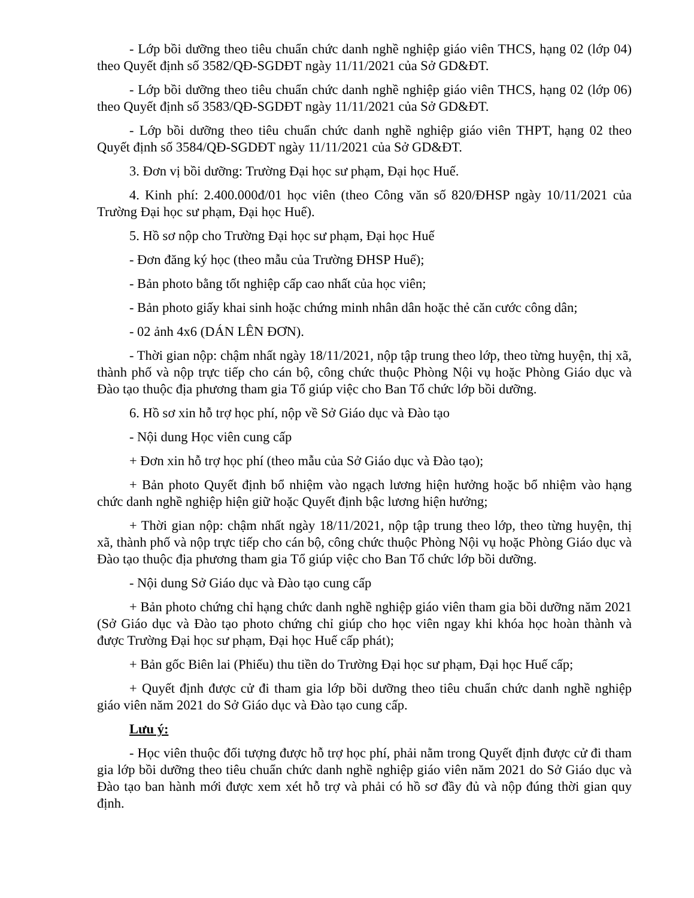- Lớp bồi dưỡng theo tiêu chuẩn chức danh nghề nghiệp giáo viên THCS, hạng 02 (lớp 04) theo Quyết định số 3582/QĐ-SGDĐT ngày 11/11/2021 của Sở GD&ĐT.
- Lớp bồi dưỡng theo tiêu chuẩn chức danh nghề nghiệp giáo viên THCS, hạng 02 (lớp 06) theo Quyết định số 3583/QĐ-SGDĐT ngày 11/11/2021 của Sở GD&ĐT.
- Lớp bồi dưỡng theo tiêu chuẩn chức danh nghề nghiệp giáo viên THPT, hạng 02 theo Quyết định số 3584/QĐ-SGDĐT ngày 11/11/2021 của Sở GD&ĐT.
3. Đơn vị bồi dưỡng: Trường Đại học sư phạm, Đại học Huế.
4. Kinh phí: 2.400.000đ/01 học viên (theo Công văn số 820/ĐHSP ngày 10/11/2021 của Trường Đại học sư phạm, Đại học Huế).
5. Hồ sơ nộp cho Trường Đại học sư phạm, Đại học Huế
- Đơn đăng ký học (theo mẫu của Trường ĐHSP Huế);
- Bản photo bằng tốt nghiệp cấp cao nhất của học viên;
- Bản photo giấy khai sinh hoặc chứng minh nhân dân hoặc thẻ căn cước công dân;
- 02 ảnh 4x6 (DÁN LÊN ĐƠN).
- Thời gian nộp: chậm nhất ngày 18/11/2021, nộp tập trung theo lớp, theo từng huyện, thị xã, thành phố và nộp trực tiếp cho cán bộ, công chức thuộc Phòng Nội vụ hoặc Phòng Giáo dục và Đào tạo thuộc địa phương tham gia Tổ giúp việc cho Ban Tổ chức lớp bồi dưỡng.
6. Hồ sơ xin hỗ trợ học phí, nộp về Sở Giáo dục và Đào tạo
- Nội dung Học viên cung cấp
+ Đơn xin hỗ trợ học phí (theo mẫu của Sở Giáo dục và Đào tạo);
+ Bản photo Quyết định bổ nhiệm vào ngạch lương hiện hưởng hoặc bổ nhiệm vào hạng chức danh nghề nghiệp hiện giữ hoặc Quyết định bậc lương hiện hưởng;
+ Thời gian nộp: chậm nhất ngày 18/11/2021, nộp tập trung theo lớp, theo từng huyện, thị xã, thành phố và nộp trực tiếp cho cán bộ, công chức thuộc Phòng Nội vụ hoặc Phòng Giáo dục và Đào tạo thuộc địa phương tham gia Tổ giúp việc cho Ban Tổ chức lớp bồi dưỡng.
- Nội dung Sở Giáo dục và Đào tạo cung cấp
+ Bản photo chứng chỉ hạng chức danh nghề nghiệp giáo viên tham gia bồi dưỡng năm 2021 (Sở Giáo dục và Đào tạo photo chứng chỉ giúp cho học viên ngay khi khóa học hoàn thành và được Trường Đại học sư phạm, Đại học Huế cấp phát);
+ Bản gốc Biên lai (Phiếu) thu tiền do Trường Đại học sư phạm, Đại học Huế cấp;
+ Quyết định được cử đi tham gia lớp bồi dưỡng theo tiêu chuẩn chức danh nghề nghiệp giáo viên năm 2021 do Sở Giáo dục và Đào tạo cung cấp.
Lưu ý:
- Học viên thuộc đối tượng được hỗ trợ học phí, phải nằm trong Quyết định được cử đi tham gia lớp bồi dưỡng theo tiêu chuẩn chức danh nghề nghiệp giáo viên năm 2021 do Sở Giáo dục và Đào tạo ban hành mới được xem xét hỗ trợ và phải có hồ sơ đầy đủ và nộp đúng thời gian quy định.